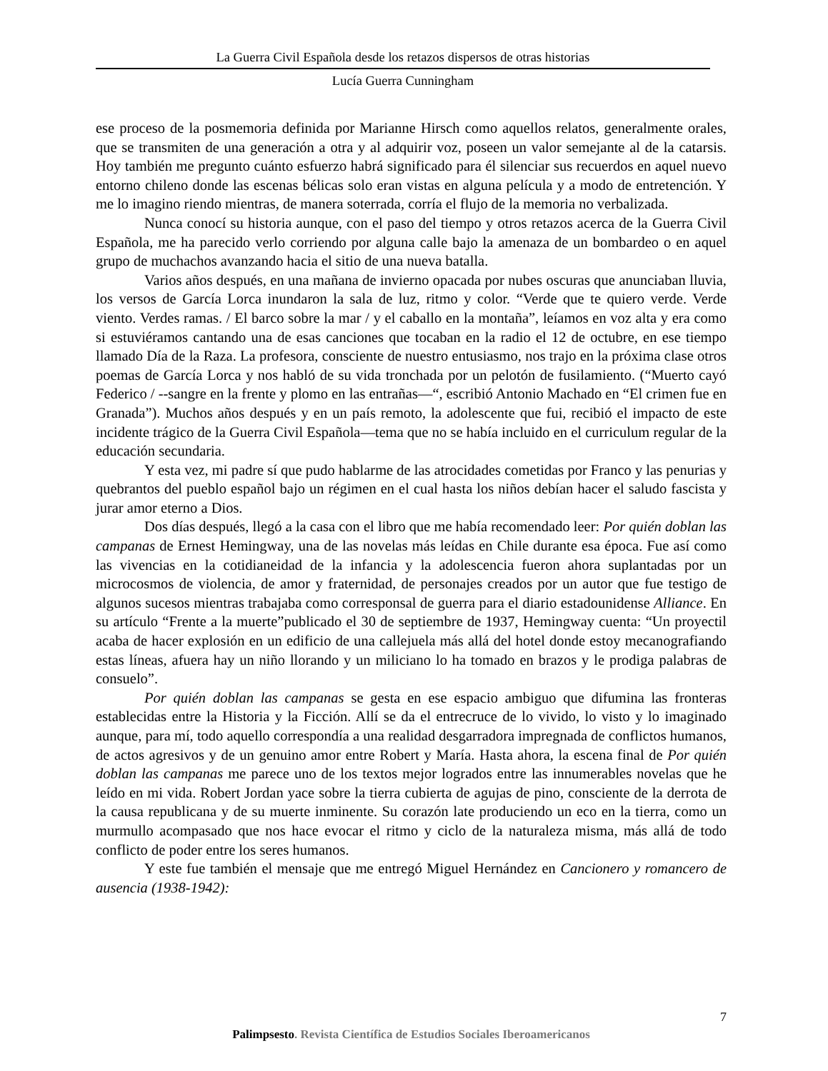La Guerra Civil Española desde los retazos dispersos de otras historias
Lucía Guerra Cunningham
ese proceso de la posmemoria definida por Marianne Hirsch como aquellos relatos, generalmente orales, que se transmiten de una generación a otra y al adquirir voz, poseen un valor semejante al de la catarsis. Hoy también me pregunto cuánto esfuerzo habrá significado para él silenciar sus recuerdos en aquel nuevo entorno chileno donde las escenas bélicas solo eran vistas en alguna película y a modo de entretención. Y me lo imagino riendo mientras, de manera soterrada, corría el flujo de la memoria no verbalizada.
Nunca conocí su historia aunque, con el paso del tiempo y otros retazos acerca de la Guerra Civil Española, me ha parecido verlo corriendo por alguna calle bajo la amenaza de un bombardeo o en aquel grupo de muchachos avanzando hacia el sitio de una nueva batalla.
Varios años después, en una mañana de invierno opacada por nubes oscuras que anunciaban lluvia, los versos de García Lorca inundaron la sala de luz, ritmo y color. “Verde que te quiero verde. Verde viento. Verdes ramas. / El barco sobre la mar / y el caballo en la montaña”, leíamos en voz alta y era como si estuviéramos cantando una de esas canciones que tocaban en la radio el 12 de octubre, en ese tiempo llamado Día de la Raza. La profesora, consciente de nuestro entusiasmo, nos trajo en la próxima clase otros poemas de García Lorca y nos habló de su vida tronchada por un pelotón de fusilamiento. (“Muerto cayó Federico / --sangre en la frente y plomo en las entrañas—“, escribió Antonio Machado en “El crimen fue en Granada”). Muchos años después y en un país remoto, la adolescente que fui, recibió el impacto de este incidente trágico de la Guerra Civil Española—tema que no se había incluido en el curriculum regular de la educación secundaria.
Y esta vez, mi padre sí que pudo hablarme de las atrocidades cometidas por Franco y las penurias y quebrantos del pueblo español bajo un régimen en el cual hasta los niños debían hacer el saludo fascista y jurar amor eterno a Dios.
Dos días después, llegó a la casa con el libro que me había recomendado leer: Por quién doblan las campanas de Ernest Hemingway, una de las novelas más leídas en Chile durante esa época. Fue así como las vivencias en la cotidianeidad de la infancia y la adolescencia fueron ahora suplantadas por un microcosmos de violencia, de amor y fraternidad, de personajes creados por un autor que fue testigo de algunos sucesos mientras trabajaba como corresponsal de guerra para el diario estadounidense Alliance. En su artículo “Frente a la muerte”publicado el 30 de septiembre de 1937, Hemingway cuenta: “Un proyectil acaba de hacer explosión en un edificio de una callejuela más allá del hotel donde estoy mecanografiando estas líneas, afuera hay un niño llorando y un miliciano lo ha tomado en brazos y le prodiga palabras de consuelo”.
Por quién doblan las campanas se gesta en ese espacio ambiguo que difumina las fronteras establecidas entre la Historia y la Ficción. Allí se da el entrecruce de lo vivido, lo visto y lo imaginado aunque, para mí, todo aquello correspondía a una realidad desgarradora impregnada de conflictos humanos, de actos agresivos y de un genuino amor entre Robert y María. Hasta ahora, la escena final de Por quién doblan las campanas me parece uno de los textos mejor logrados entre las innumerables novelas que he leído en mi vida. Robert Jordan yace sobre la tierra cubierta de agujas de pino, consciente de la derrota de la causa republicana y de su muerte inminente. Su corazón late produciendo un eco en la tierra, como un murmullo acompasado que nos hace evocar el ritmo y ciclo de la naturaleza misma, más allá de todo conflicto de poder entre los seres humanos.
Y este fue también el mensaje que me entregó Miguel Hernández en Cancionero y romancero de ausencia (1938-1942):
7
Palimpsesto. Revista Científica de Estudios Sociales Iberoamericanos